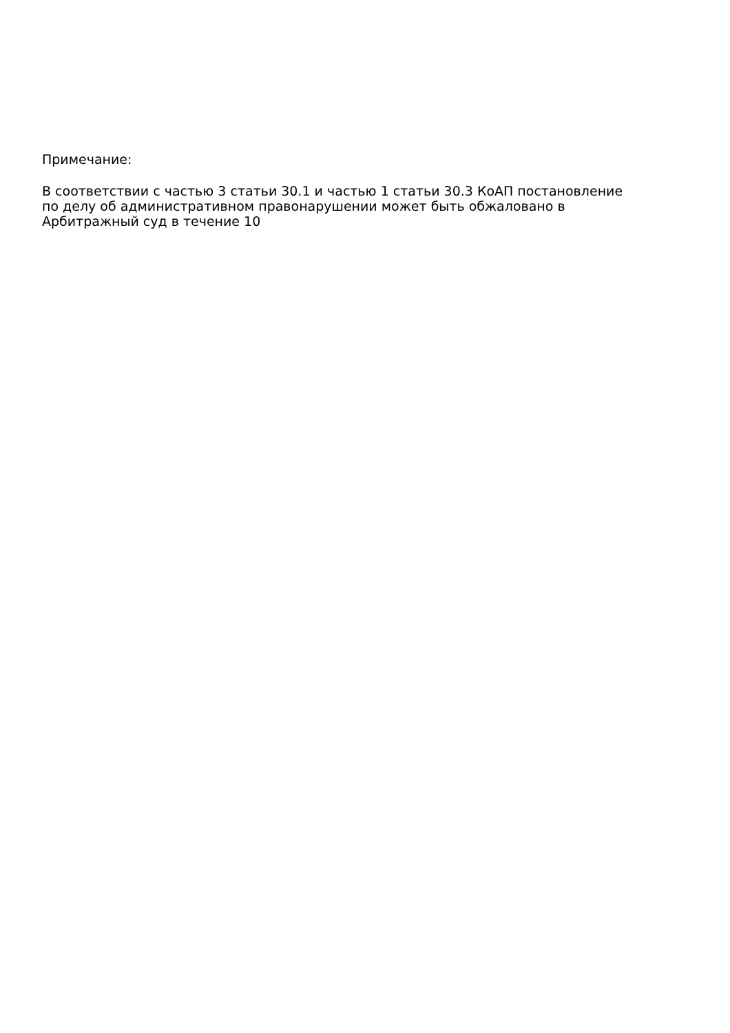Примечание:
В соответствии с частью 3 статьи 30.1 и частью 1 статьи 30.3 КоАП постановление
по делу об административном правонарушении может быть обжаловано в
Арбитражный суд в течение 10